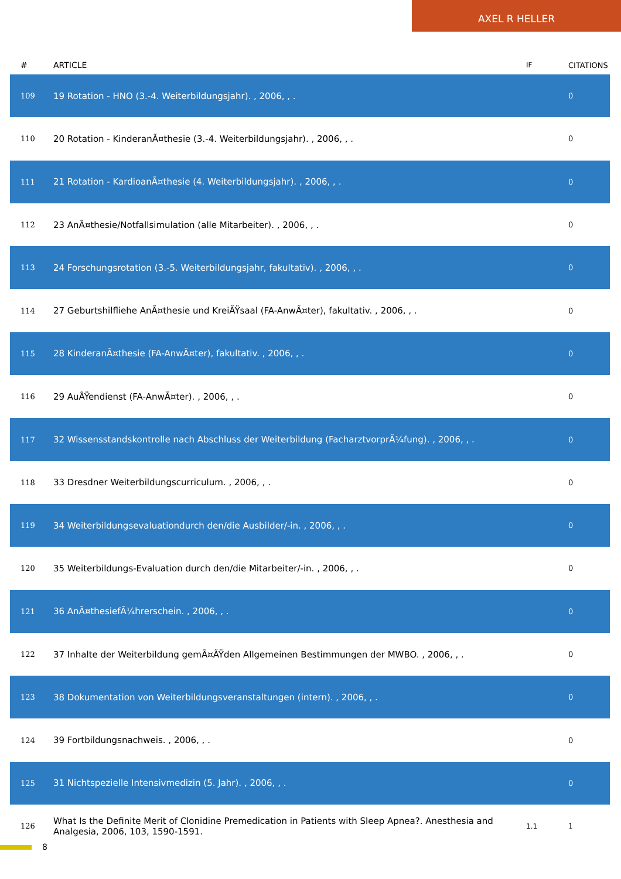AXEL R HELLER
| # | ARTICLE | IF | CITATIONS |
| --- | --- | --- | --- |
| 109 | 19 Rotation - HNO (3.-4. Weiterbildungsjahr). , 2006, , . | | 0 |
| 110 | 20 Rotation - KinderanÃ¤thesie (3.-4. Weiterbildungsjahr). , 2006, , . | | 0 |
| 111 | 21 Rotation - KardioanÃ¤thesie (4. Weiterbildungsjahr). , 2006, , . | | 0 |
| 112 | 23 AnÃ¤thesie/Notfallsimulation (alle Mitarbeiter). , 2006, , . | | 0 |
| 113 | 24 Forschungsrotation (3.-5. Weiterbildungsjahr, fakultativ). , 2006, , . | | 0 |
| 114 | 27 Geburtshilfliehe AnÃ¤thesie und KreiÃŸsaal (FA-AnwÃ¤ter), fakultativ. , 2006, , . | | 0 |
| 115 | 28 KinderanÃ¤thesie (FA-AnwÃ¤ter), fakultativ. , 2006, , . | | 0 |
| 116 | 29 AuÃŸendienst (FA-AnwÃ¤ter). , 2006, , . | | 0 |
| 117 | 32 Wissensstandskontrolle nach Abschluss der Weiterbildung (FacharztvorprÃ¼fung). , 2006, , . | | 0 |
| 118 | 33 Dresdner Weiterbildungscurriculum. , 2006, , . | | 0 |
| 119 | 34 Weiterbildungsevaluationdurch den/die Ausbilder/-in. , 2006, , . | | 0 |
| 120 | 35 Weiterbildungs-Evaluation durch den/die Mitarbeiter/-in. , 2006, , . | | 0 |
| 121 | 36 AnÃ¤thesiefÃ¼hrerschein. , 2006, , . | | 0 |
| 122 | 37 Inhalte der Weiterbildung gemÃ¤ÃŸden Allgemeinen Bestimmungen der MWBO. , 2006, , . | | 0 |
| 123 | 38 Dokumentation von Weiterbildungsveranstaltungen (intern). , 2006, , . | | 0 |
| 124 | 39 Fortbildungsnachweis. , 2006, , . | | 0 |
| 125 | 31 Nichtspezielle Intensivmedizin (5. Jahr). , 2006, , . | | 0 |
| 126 | What Is the Definite Merit of Clonidine Premedication in Patients with Sleep Apnea?. Anesthesia and Analgesia, 2006, 103, 1590-1591. | 1.1 | 1 |
8